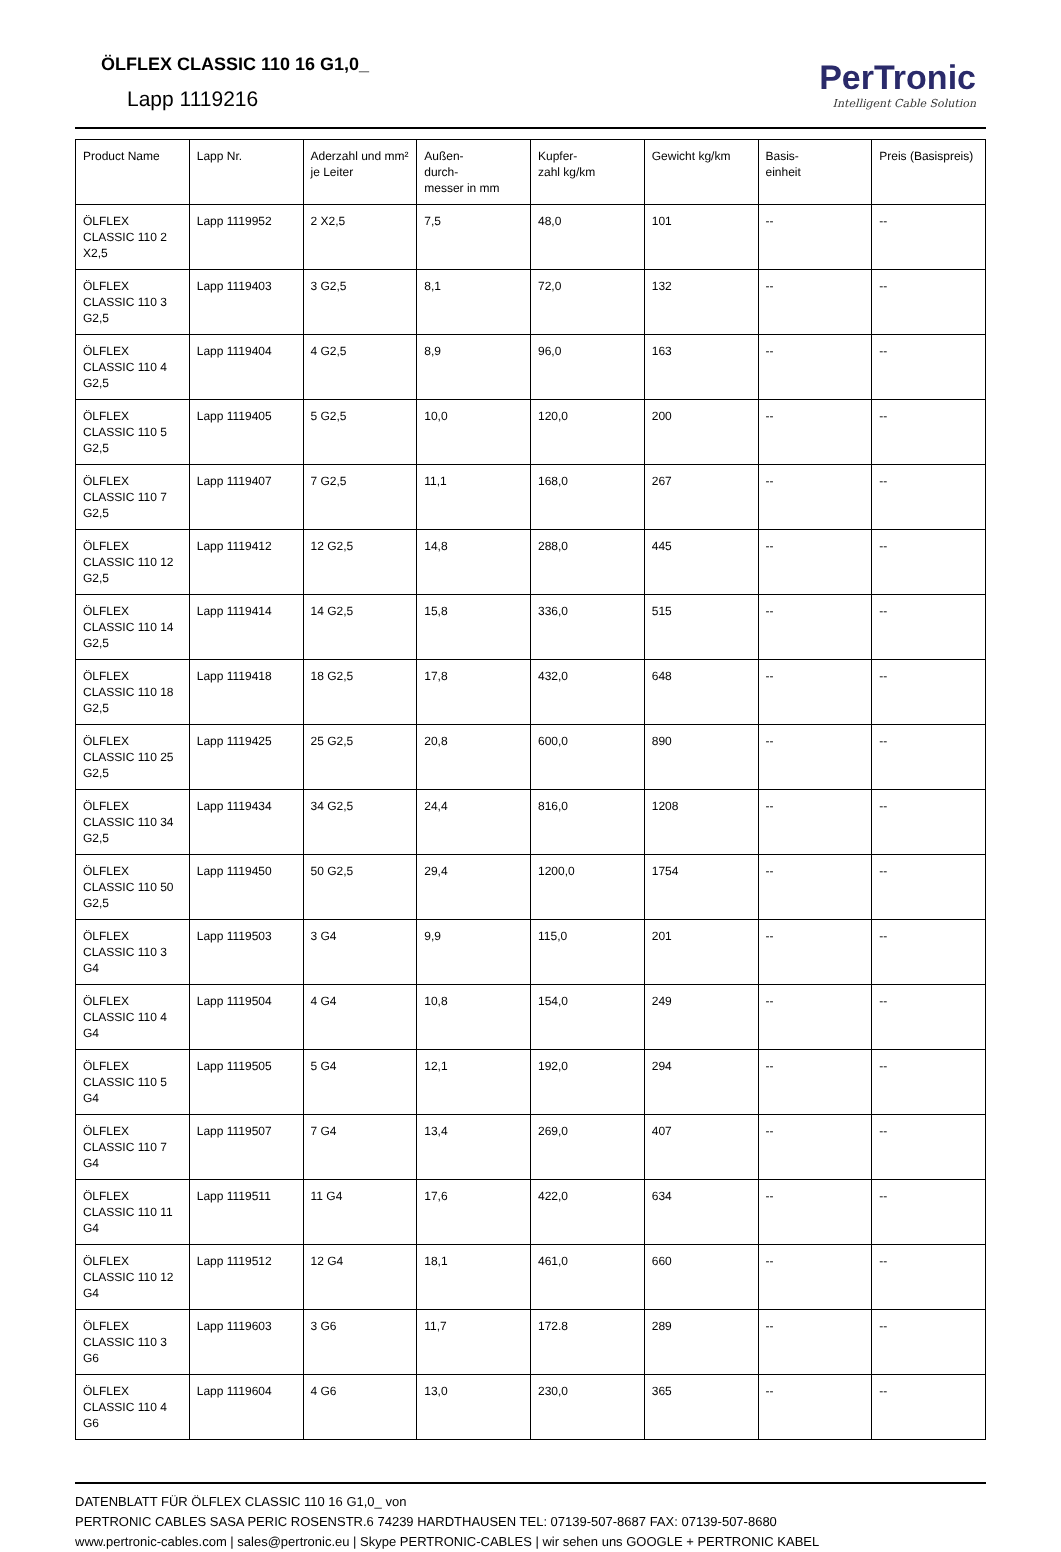ÖLFLEX CLASSIC 110 16 G1,0_
Lapp 1119216
PerTronic
Intelligent Cable Solution
| Product Name | Lapp Nr. | Aderzahl und mm² je Leiter | Außen- durch- messer in mm | Kupfer- zahl kg/km | Gewicht kg/km | Basis- einheit | Preis (Basispreis) |
| --- | --- | --- | --- | --- | --- | --- | --- |
| ÖLFLEX CLASSIC 110 2 X2,5 | Lapp 1119952 | 2 X2,5 | 7,5 | 48,0 | 101 | -- | -- |
| ÖLFLEX CLASSIC 110 3 G2,5 | Lapp 1119403 | 3 G2,5 | 8,1 | 72,0 | 132 | -- | -- |
| ÖLFLEX CLASSIC 110 4 G2,5 | Lapp 1119404 | 4 G2,5 | 8,9 | 96,0 | 163 | -- | -- |
| ÖLFLEX CLASSIC 110 5 G2,5 | Lapp 1119405 | 5 G2,5 | 10,0 | 120,0 | 200 | -- | -- |
| ÖLFLEX CLASSIC 110 7 G2,5 | Lapp 1119407 | 7 G2,5 | 11,1 | 168,0 | 267 | -- | -- |
| ÖLFLEX CLASSIC 110 12 G2,5 | Lapp 1119412 | 12 G2,5 | 14,8 | 288,0 | 445 | -- | -- |
| ÖLFLEX CLASSIC 110 14 G2,5 | Lapp 1119414 | 14 G2,5 | 15,8 | 336,0 | 515 | -- | -- |
| ÖLFLEX CLASSIC 110 18 G2,5 | Lapp 1119418 | 18 G2,5 | 17,8 | 432,0 | 648 | -- | -- |
| ÖLFLEX CLASSIC 110 25 G2,5 | Lapp 1119425 | 25 G2,5 | 20,8 | 600,0 | 890 | -- | -- |
| ÖLFLEX CLASSIC 110 34 G2,5 | Lapp 1119434 | 34 G2,5 | 24,4 | 816,0 | 1208 | -- | -- |
| ÖLFLEX CLASSIC 110 50 G2,5 | Lapp 1119450 | 50 G2,5 | 29,4 | 1200,0 | 1754 | -- | -- |
| ÖLFLEX CLASSIC 110 3 G4 | Lapp 1119503 | 3 G4 | 9,9 | 115,0 | 201 | -- | -- |
| ÖLFLEX CLASSIC 110 4 G4 | Lapp 1119504 | 4 G4 | 10,8 | 154,0 | 249 | -- | -- |
| ÖLFLEX CLASSIC 110 5 G4 | Lapp 1119505 | 5 G4 | 12,1 | 192,0 | 294 | -- | -- |
| ÖLFLEX CLASSIC 110 7 G4 | Lapp 1119507 | 7 G4 | 13,4 | 269,0 | 407 | -- | -- |
| ÖLFLEX CLASSIC 110 11 G4 | Lapp 1119511 | 11 G4 | 17,6 | 422,0 | 634 | -- | -- |
| ÖLFLEX CLASSIC 110 12 G4 | Lapp 1119512 | 12 G4 | 18,1 | 461,0 | 660 | -- | -- |
| ÖLFLEX CLASSIC 110 3 G6 | Lapp 1119603 | 3 G6 | 11,7 | 172.8 | 289 | -- | -- |
| ÖLFLEX CLASSIC 110 4 G6 | Lapp 1119604 | 4 G6 | 13,0 | 230,0 | 365 | -- | -- |
DATENBLATT FÜR ÖLFLEX CLASSIC 110 16 G1,0_ von
PERTRONIC CABLES SASA PERIC ROSENSTR.6 74239 HARDTHAUSEN TEL: 07139-507-8687 FAX: 07139-507-8680
www.pertronic-cables.com | sales@pertronic.eu | Skype PERTRONIC-CABLES | wir sehen uns GOOGLE + PERTRONIC KABEL